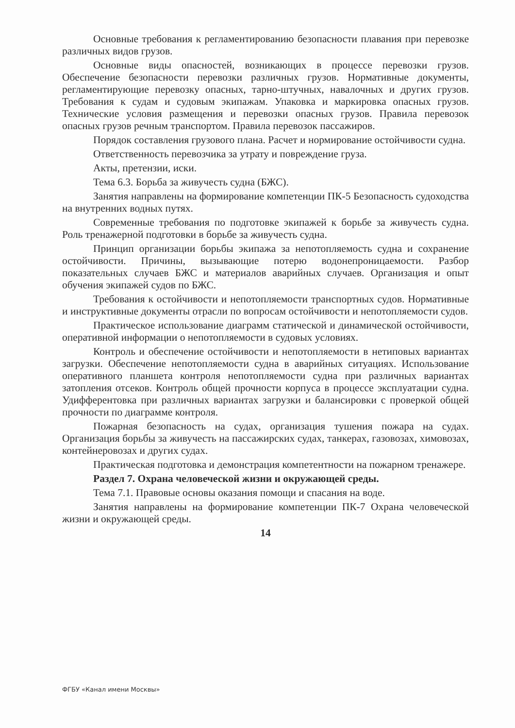Основные требования к регламентированию безопасности плавания при перевозке различных видов грузов.
Основные виды опасностей, возникающих в процессе перевозки грузов. Обеспечение безопасности перевозки различных грузов. Нормативные документы, регламентирующие перевозку опасных, тарно-штучных, навалочных и других грузов. Требования к судам и судовым экипажам. Упаковка и маркировка опасных грузов. Технические условия размещения и перевозки опасных грузов. Правила перевозок опасных грузов речным транспортом. Правила перевозок пассажиров.
Порядок составления грузового плана. Расчет и нормирование остойчивости судна.
Ответственность перевозчика за утрату и повреждение груза.
Акты, претензии, иски.
Тема 6.3. Борьба за живучесть судна (БЖС).
Занятия направлены на формирование компетенции ПК-5 Безопасность судоходства на внутренних водных путях.
Современные требования по подготовке экипажей к борьбе за живучесть судна. Роль тренажерной подготовки в борьбе за живучесть судна.
Принцип организации борьбы экипажа за непотопляемость судна и сохранение остойчивости. Причины, вызывающие потерю водонепроницаемости. Разбор показательных случаев БЖС и материалов аварийных случаев. Организация и опыт обучения экипажей судов по БЖС.
Требования к остойчивости и непотопляемости транспортных судов. Нормативные и инструктивные документы отрасли по вопросам остойчивости и непотопляемости судов.
Практическое использование диаграмм статической и динамической остойчивости, оперативной информации о непотопляемости в судовых условиях.
Контроль и обеспечение остойчивости и непотопляемости в нетиповых вариантах загрузки. Обеспечение непотопляемости судна в аварийных ситуациях. Использование оперативного планшета контроля непотопляемости судна при различных вариантах затопления отсеков. Контроль общей прочности корпуса в процессе эксплуатации судна. Удифферентовка при различных вариантах загрузки и балансировки с проверкой общей прочности по диаграмме контроля.
Пожарная безопасность на судах, организация тушения пожара на судах. Организация борьбы за живучесть на пассажирских судах, танкерах, газовозах, химовозах, контейнеровозах и других судах.
Практическая подготовка и демонстрация компетентности на пожарном тренажере.
Раздел 7. Охрана человеческой жизни и окружающей среды.
Тема 7.1. Правовые основы оказания помощи и спасания на воде.
Занятия направлены на формирование компетенции ПК-7 Охрана человеческой жизни и окружающей среды.
14
ФГБУ «Канал имени Москвы»